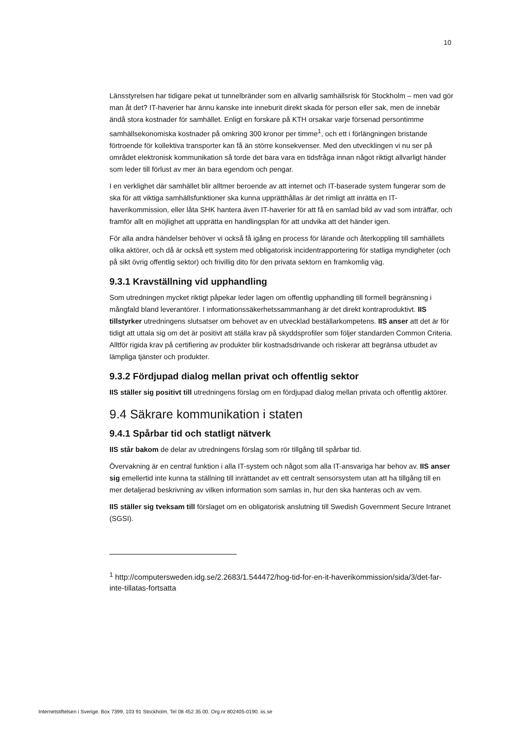10
Länsstyrelsen har tidigare pekat ut tunnelbränder som en allvarlig samhällsrisk för Stockholm – men vad gör man åt det? IT-haverier har ännu kanske inte inneburit direkt skada för person eller sak, men de innebär ändå stora kostnader för samhället. Enligt en forskare på KTH orsakar varje försenad persontimme samhällsekonomiska kostnader på omkring 300 kronor per timme<sup>1</sup>, och ett i förlängningen bristande förtroende för kollektiva transporter kan få än större konsekvenser. Med den utvecklingen vi nu ser på området elektronisk kommunikation så torde det bara vara en tidsfråga innan något riktigt allvarligt händer som leder till förlust av mer än bara egendom och pengar.
I en verklighet där samhället blir alltmer beroende av att internet och IT-baserade system fungerar som de ska för att viktiga samhällsfunktioner ska kunna upprätthållas är det rimligt att inrätta en IT-haverikommission, eller låta SHK hantera även IT-haverier för att få en samlad bild av vad som inträffar, och framför allt en möjlighet att upprätta en handlingsplan för att undvika att det händer igen.
För alla andra händelser behöver vi också få igång en process för lärande och återkoppling till samhällets olika aktörer, och då är också ett system med obligatorisk incidentrapportering för statliga myndigheter (och på sikt övrig offentlig sektor) och frivillig dito för den privata sektorn en framkomlig väg.
9.3.1 Kravställning vid upphandling
Som utredningen mycket riktigt påpekar leder lagen om offentlig upphandling till formell begränsning i mångfald bland leverantörer. I informationssäkerhetssammanhang är det direkt kontraproduktivt. IIS tillstyrker utredningens slutsatser om behovet av en utvecklad beställarkompetens. IIS anser att det är för tidigt att uttala sig om det är positivt att ställa krav på skyddsprofiler som följer standarden Common Criteria. Alltför rigida krav på certifiering av produkter blir kostnadsdrivande och riskerar att begränsa utbudet av lämpliga tjänster och produkter.
9.3.2 Fördjupad dialog mellan privat och offentlig sektor
IIS ställer sig positivt till utredningens förslag om en fördjupad dialog mellan privata och offentlig aktörer.
9.4 Säkrare kommunikation i staten
9.4.1 Spårbar tid och statligt nätverk
IIS står bakom de delar av utredningens förslag som rör tillgång till spårbar tid.
Övervakning är en central funktion i alla IT-system och något som alla IT-ansvariga har behov av. IIS anser sig emellertid inte kunna ta ställning till inrättandet av ett centralt sensorsystem utan att ha tillgång till en mer detaljerad beskrivning av vilken information som samlas in, hur den ska hanteras och av vem.
IIS ställer sig tveksam till förslaget om en obligatorisk anslutning till Swedish Government Secure Intranet (SGSI).
<sup>1</sup> http://computersweden.idg.se/2.2683/1.544472/hog-tid-for-en-it-haverikommission/sida/3/det-far-inte-tillatas-fortsatta
Internetstiftelsen i Sverige. Box 7399, 103 91 Stockholm. Tel 08 452 35 00. Org.nr 802405-0190. iis.se